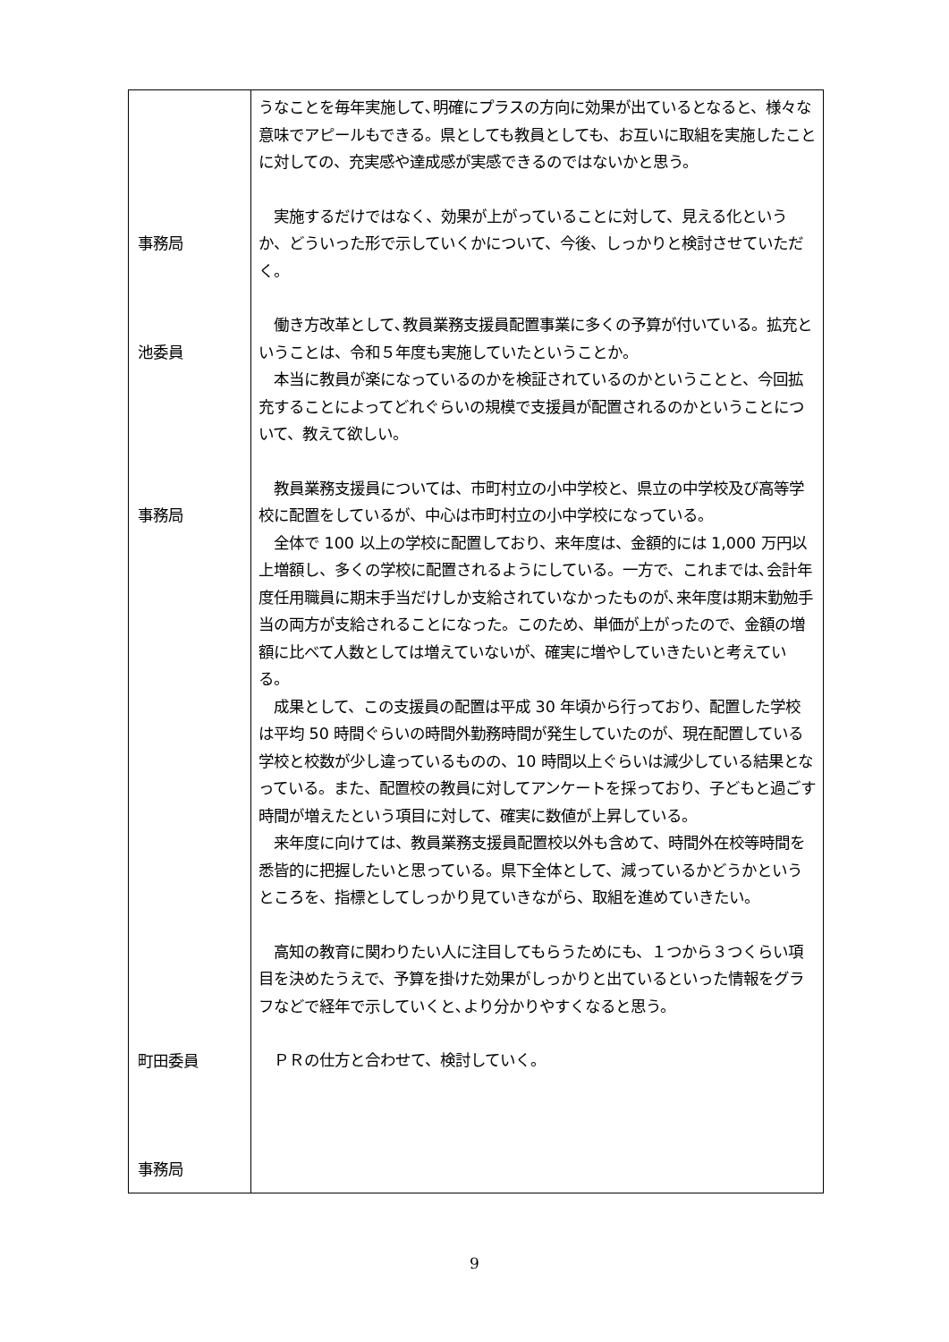| 事務局 池委員 事務局 町田委員 事務局 | うなことを毎年実施して､明確にプラスの方向に効果が出ているとなると、様々な意味でアピールもできる。県としても教員としても、お互いに取組を実施したことに対しての、充実感や達成感が実感できるのではないかと思う。 実施するだけではなく、効果が上がっていることに対して、見える化というか、どういった形で示していくかについて、今後、しっかりと検討させていただく。 働き方改革として､教員業務支援員配置事業に多くの予算が付いている。拡充ということは、令和５年度も実施していたということか。 本当に教員が楽になっているのかを検証されているのかということと、今回拡充することによってどれぐらいの規模で支援員が配置されるのかということについて、教えて欲しい。 教員業務支援員については、市町村立の小中学校と、県立の中学校及び高等学校に配置をしているが、中心は市町村立の小中学校になっている。 全体で 100 以上の学校に配置しており、来年度は、金額的には 1,000 万円以上増額し、多くの学校に配置されるようにしている。一方で、これまでは､会計年度任用職員に期末手当だけしか支給されていなかったものが､来年度は期末勤勉手当の両方が支給されることになった。このため、単価が上がったので、金額の増額に比べて人数としては増えていないが、確実に増やしていきたいと考えている。 成果として、この支援員の配置は平成 30 年頃から行っており、配置した学校は平均 50 時間ぐらいの時間外勤務時間が発生していたのが、現在配置している学校と校数が少し違っているものの、10 時間以上ぐらいは減少している結果となっている。また、配置校の教員に対してアンケートを採っており、子どもと過ごす時間が増えたという項目に対して、確実に数値が上昇している。 来年度に向けては、教員業務支援員配置校以外も含めて、時間外在校等時間を悉皆的に把握したいと思っている。県下全体として、減っているかどうかというところを、指標としてしっかり見ていきながら、取組を進めていきたい。 高知の教育に関わりたい人に注目してもらうためにも、１つから３つくらい項目を決めたうえで、予算を掛けた効果がしっかりと出ているといった情報をグラフなどで経年で示していくと､より分かりやすくなると思う。 ＰＲの仕方と合わせて、検討していく。 |
9